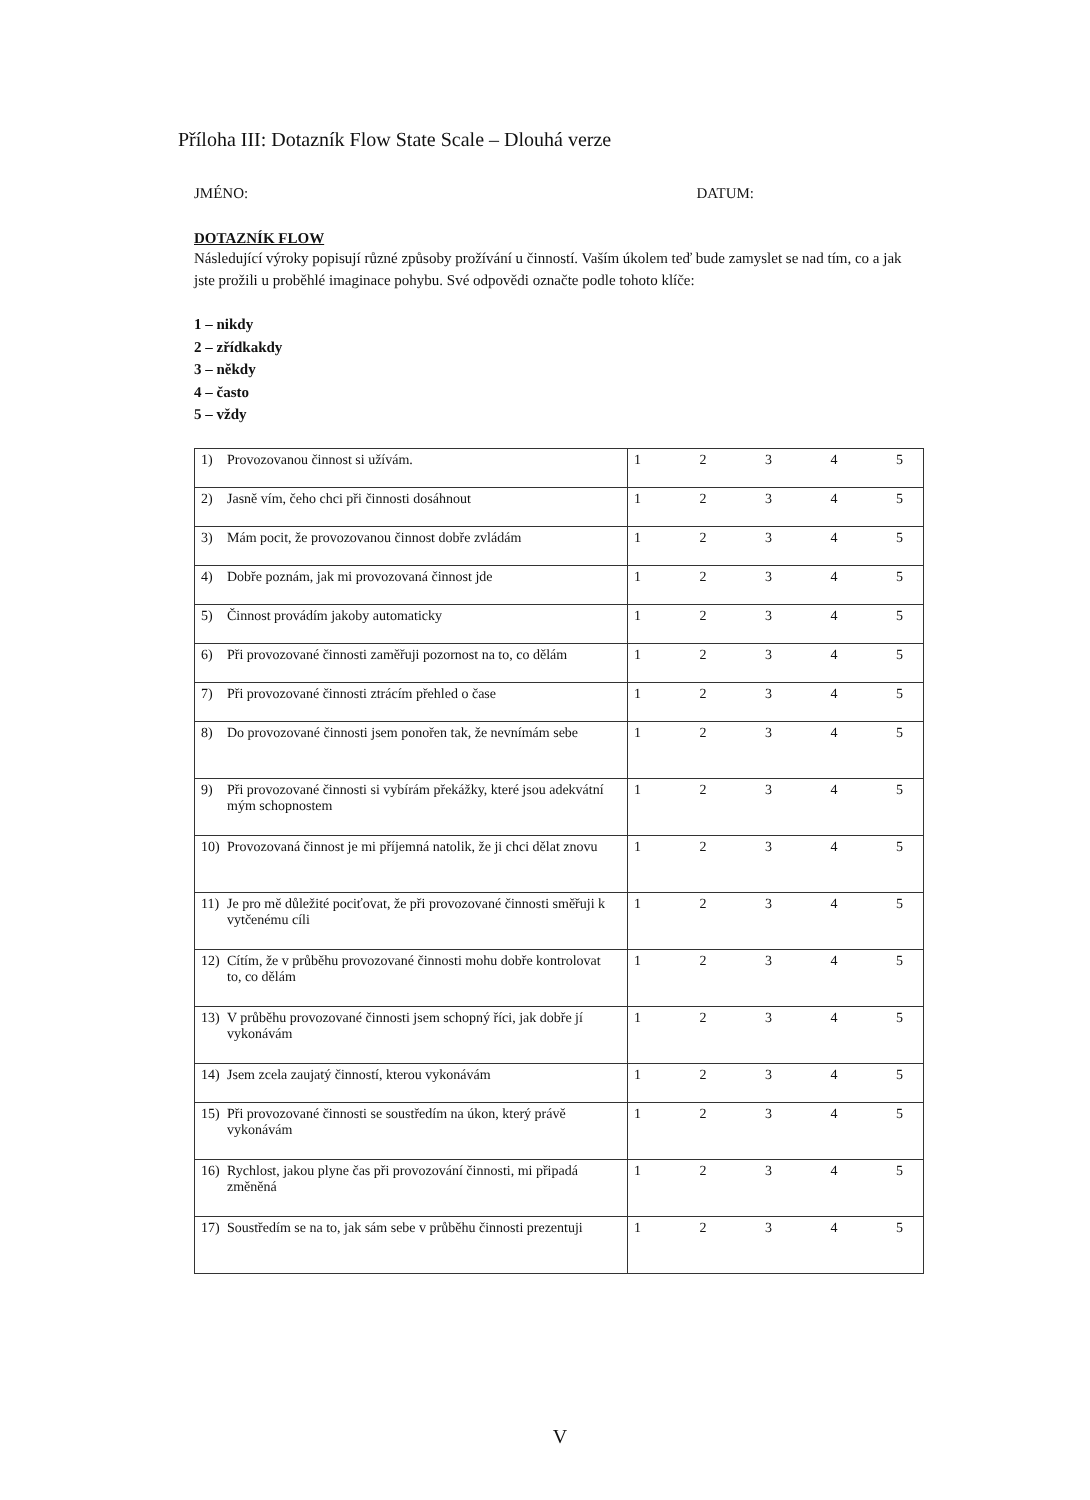Příloha III: Dotazník Flow State Scale – Dlouhá verze
JMÉNO: DATUM:
DOTAZNÍK FLOW
Následující výroky popisují různé způsoby prožívání u činností. Vaším úkolem teď bude zamyslet se nad tím, co a jak jste prožili u proběhlé imaginace pohybu. Své odpovědi označte podle tohoto klíče:
1 – nikdy
2 – zřídkakdy
3 – někdy
4 – často
5 – vždy
| 1) Provozovanou činnost si užívám. | 1 2 3 4 5 |
| 2) Jasně vím, čeho chci při činnosti dosáhnout | 1 2 3 4 5 |
| 3) Mám pocit, že provozovanou činnost dobře zvládám | 1 2 3 4 5 |
| 4) Dobře poznám, jak mi provozovaná činnost jde | 1 2 3 4 5 |
| 5) Činnost provádím jakoby automaticky | 1 2 3 4 5 |
| 6) Při provozované činnosti zaměřuji pozornost na to, co dělám | 1 2 3 4 5 |
| 7) Při provozované činnosti ztrácím přehled o čase | 1 2 3 4 5 |
| 8) Do provozované činnosti jsem ponořen tak, že nevnímám sebe | 1 2 3 4 5 |
| 9) Při provozované činnosti si vybírám překážky, které jsou adekvátní mým schopnostem | 1 2 3 4 5 |
| 10) Provozovaná činnost je mi příjemná natolik, že ji chci dělat znovu | 1 2 3 4 5 |
| 11) Je pro mě důležité pociťovat, že při provozované činnosti směřuji k vytčenému cíli | 1 2 3 4 5 |
| 12) Cítím, že v průběhu provozované činnosti mohu dobře kontrolovat to, co dělám | 1 2 3 4 5 |
| 13) V průběhu provozované činnosti jsem schopný říci, jak dobře jí vykonávám | 1 2 3 4 5 |
| 14) Jsem zcela zaujatý činností, kterou vykonávám | 1 2 3 4 5 |
| 15) Při provozované činnosti se soustředím na úkon, který právě vykonávám | 1 2 3 4 5 |
| 16) Rychlost, jakou plyne čas při provozování činnosti, mi připadá změněná | 1 2 3 4 5 |
| 17) Soustředím se na to, jak sám sebe v průběhu činnosti prezentuji | 1 2 3 4 5 |
V